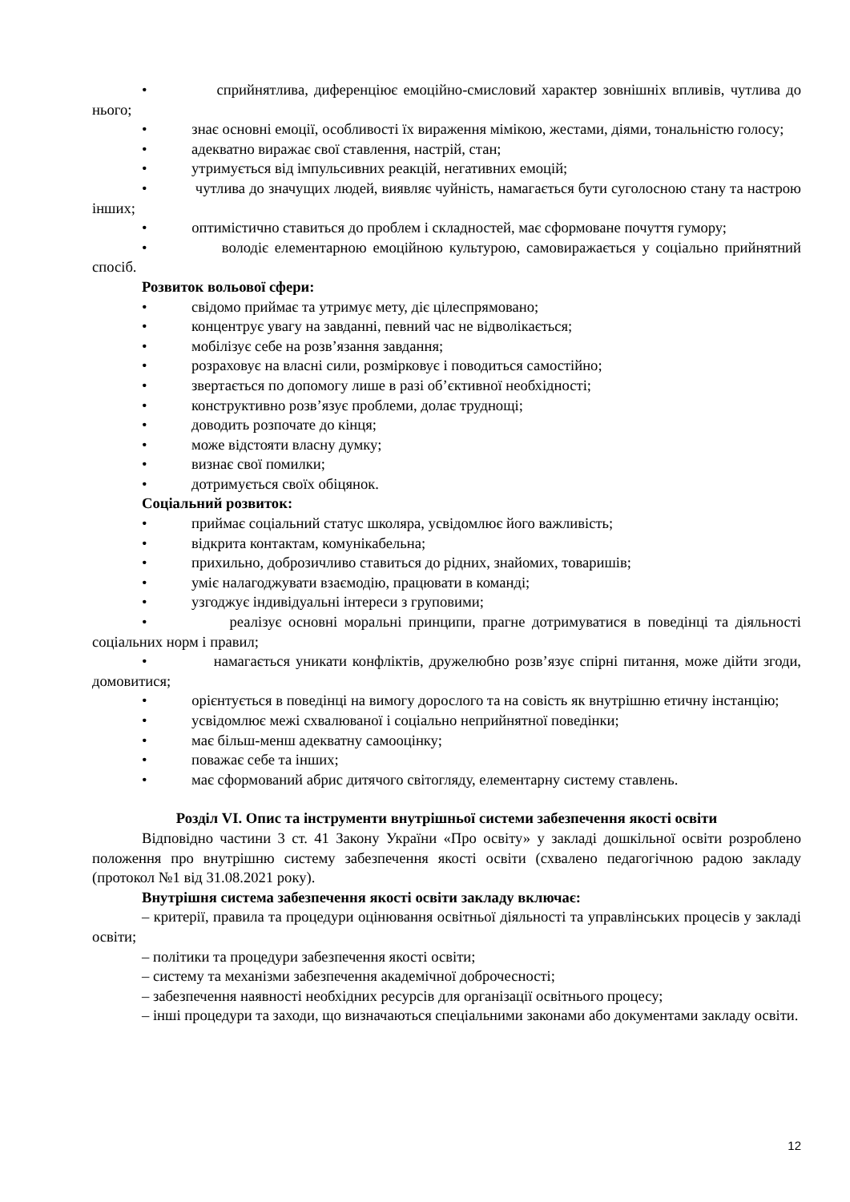• сприйнятлива, диференціює емоційно-смисловий характер зовнішніх впливів, чутлива до нього;
• знає основні емоції, особливості їх вираження мімікою, жестами, діями, тональністю голосу;
• адекватно виражає свої ставлення, настрій, стан;
• утримується від імпульсивних реакцій, негативних емоцій;
• чутлива до значущих людей, виявляє чуйність, намагається бути суголосною стану та настрою інших;
• оптимістично ставиться до проблем і складностей, має сформоване почуття гумору;
• володіє елементарною емоційною культурою, самовиражається у соціально прийнятний спосіб.
Розвиток вольової сфери:
• свідомо приймає та утримує мету, діє цілеспрямовано;
• концентрує увагу на завданні, певний час не відволікається;
• мобілізує себе на розв’язання завдання;
• розраховує на власні сили, розмірковує і поводиться самостійно;
• звертається по допомогу лише в разі об’єктивної необхідності;
• конструктивно розв’язує проблеми, долає труднощі;
• доводить розпочате до кінця;
• може відстояти власну думку;
• визнає свої помилки;
• дотримується своїх обіцянок.
Соціальний розвиток:
• приймає соціальний статус школяра, усвідомлює його важливість;
• відкрита контактам, комунікабельна;
• прихильно, доброзичливо ставиться до рідних, знайомих, товаришів;
• уміє налагоджувати взаємодію, працювати в команді;
• узгоджує індивідуальні інтереси з груповими;
• реалізує основні моральні принципи, прагне дотримуватися в поведінці та діяльності соціальних норм і правил;
• намагається уникати конфліктів, дружелюбно розв’язує спірні питання, може дійти згоди, домовитися;
• орієнтується в поведінці на вимогу дорослого та на совість як внутрішню етичну інстанцію;
• усвідомлює межі схвалюваної і соціально неприйнятної поведінки;
• має більш-менш адекватну самооцінку;
• поважає себе та інших;
• має сформований абрис дитячого світогляду, елементарну систему ставлень.
Розділ VI. Опис та інструменти внутрішньої системи забезпечення якості освіти
Відповідно частини 3 ст. 41 Закону України «Про освіту» у закладі дошкільної освіти розроблено положення про внутрішню систему забезпечення якості освіти (схвалено педагогічною радою закладу (протокол №1 від 31.08.2021 року).
Внутрішня система забезпечення якості освіти закладу включає:
– критерії, правила та процедури оцінювання освітньої діяльності та управлінських процесів у закладі освіти;
– політики та процедури забезпечення якості освіти;
– систему та механізми забезпечення академічної доброчесності;
– забезпечення наявності необхідних ресурсів для організації освітнього процесу;
– інші процедури та заходи, що визначаються спеціальними законами або документами закладу освіти.
12